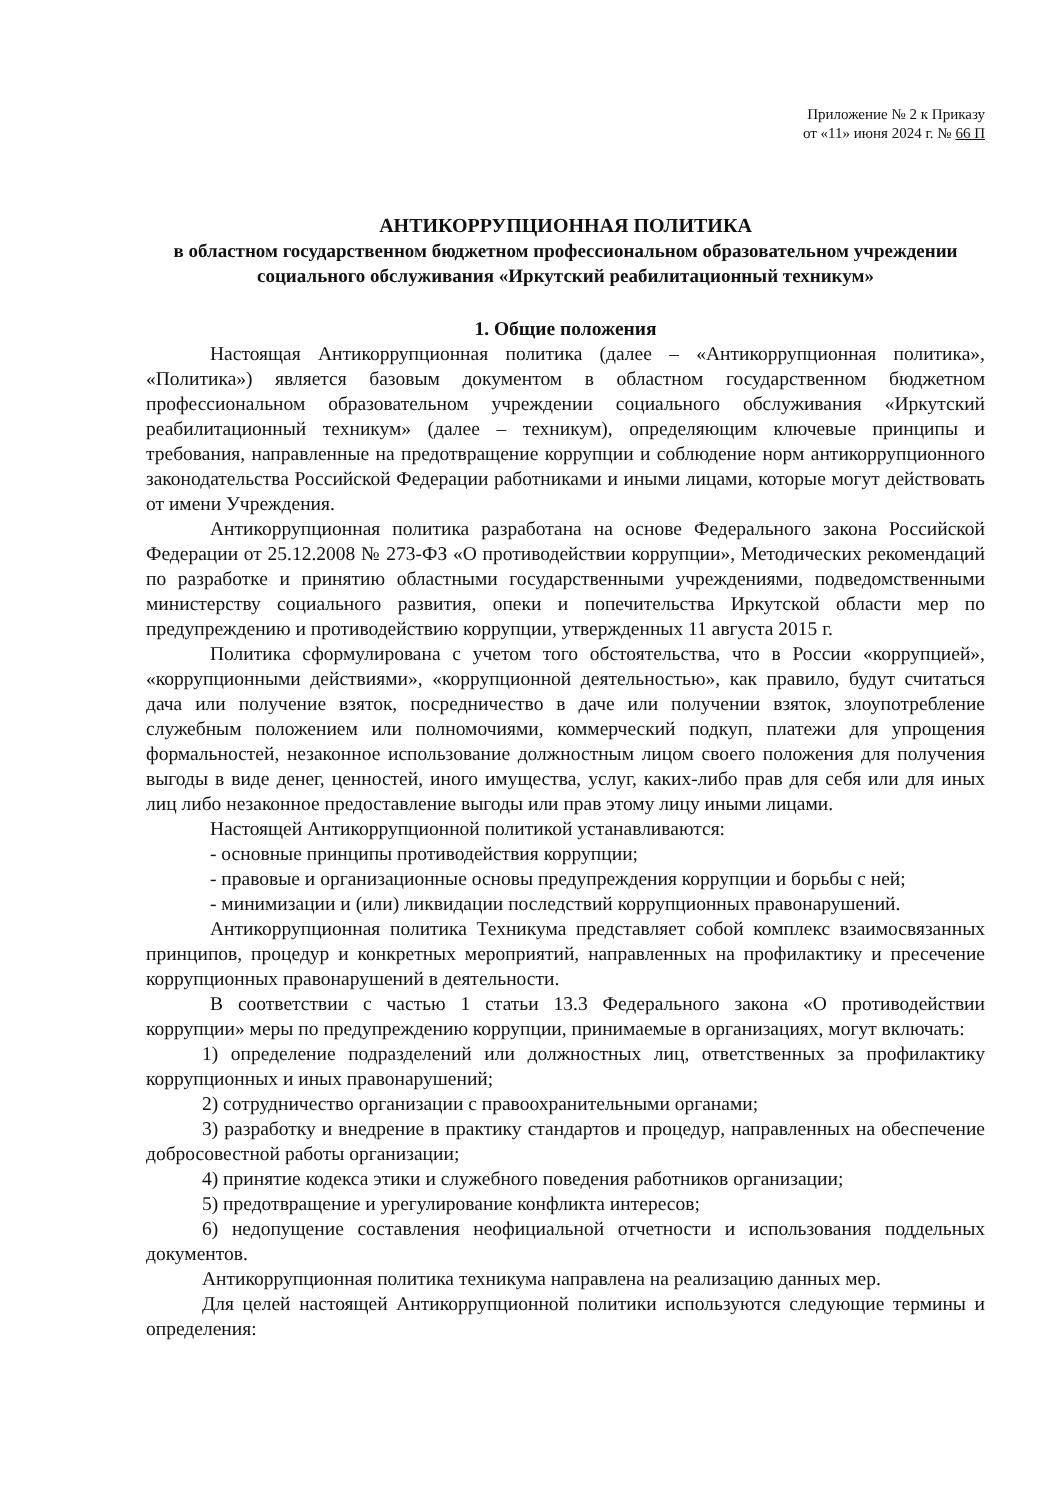Приложение № 2 к Приказу
от «11» июня 2024 г. № 66 П
АНТИКОРРУПЦИОННАЯ ПОЛИТИКА
в областном государственном бюджетном профессиональном образовательном учреждении социального обслуживания «Иркутский реабилитационный техникум»
1. Общие положения
Настоящая Антикоррупционная политика (далее – «Антикоррупционная политика», «Политика») является базовым документом в областном государственном бюджетном профессиональном образовательном учреждении социального обслуживания «Иркутский реабилитационный техникум» (далее – техникум), определяющим ключевые принципы и требования, направленные на предотвращение коррупции и соблюдение норм антикоррупционного законодательства Российской Федерации работниками и иными лицами, которые могут действовать от имени Учреждения.
Антикоррупционная политика разработана на основе Федерального закона Российской Федерации от 25.12.2008 № 273-ФЗ «О противодействии коррупции», Методических рекомендаций по разработке и принятию областными государственными учреждениями, подведомственными министерству социального развития, опеки и попечительства Иркутской области мер по предупреждению и противодействию коррупции, утвержденных 11 августа 2015 г.
Политика сформулирована с учетом того обстоятельства, что в России «коррупцией», «коррупционными действиями», «коррупционной деятельностью», как правило, будут считаться дача или получение взяток, посредничество в даче или получении взяток, злоупотребление служебным положением или полномочиями, коммерческий подкуп, платежи для упрощения формальностей, незаконное использование должностным лицом своего положения для получения выгоды в виде денег, ценностей, иного имущества, услуг, каких-либо прав для себя или для иных лиц либо незаконное предоставление выгоды или прав этому лицу иными лицами.
Настоящей Антикоррупционной политикой устанавливаются:
- основные принципы противодействия коррупции;
- правовые и организационные основы предупреждения коррупции и борьбы с ней;
- минимизации и (или) ликвидации последствий коррупционных правонарушений.
Антикоррупционная политика Техникума представляет собой комплекс взаимосвязанных принципов, процедур и конкретных мероприятий, направленных на профилактику и пресечение коррупционных правонарушений в деятельности.
В соответствии с частью 1 статьи 13.3 Федерального закона «О противодействии коррупции» меры по предупреждению коррупции, принимаемые в организациях, могут включать:
1) определение подразделений или должностных лиц, ответственных за профилактику коррупционных и иных правонарушений;
2) сотрудничество организации с правоохранительными органами;
3) разработку и внедрение в практику стандартов и процедур, направленных на обеспечение добросовестной работы организации;
4) принятие кодекса этики и служебного поведения работников организации;
5) предотвращение и урегулирование конфликта интересов;
6) недопущение составления неофициальной отчетности и использования поддельных документов.
Антикоррупционная политика техникума направлена на реализацию данных мер.
Для целей настоящей Антикоррупционной политики используются следующие термины и определения: